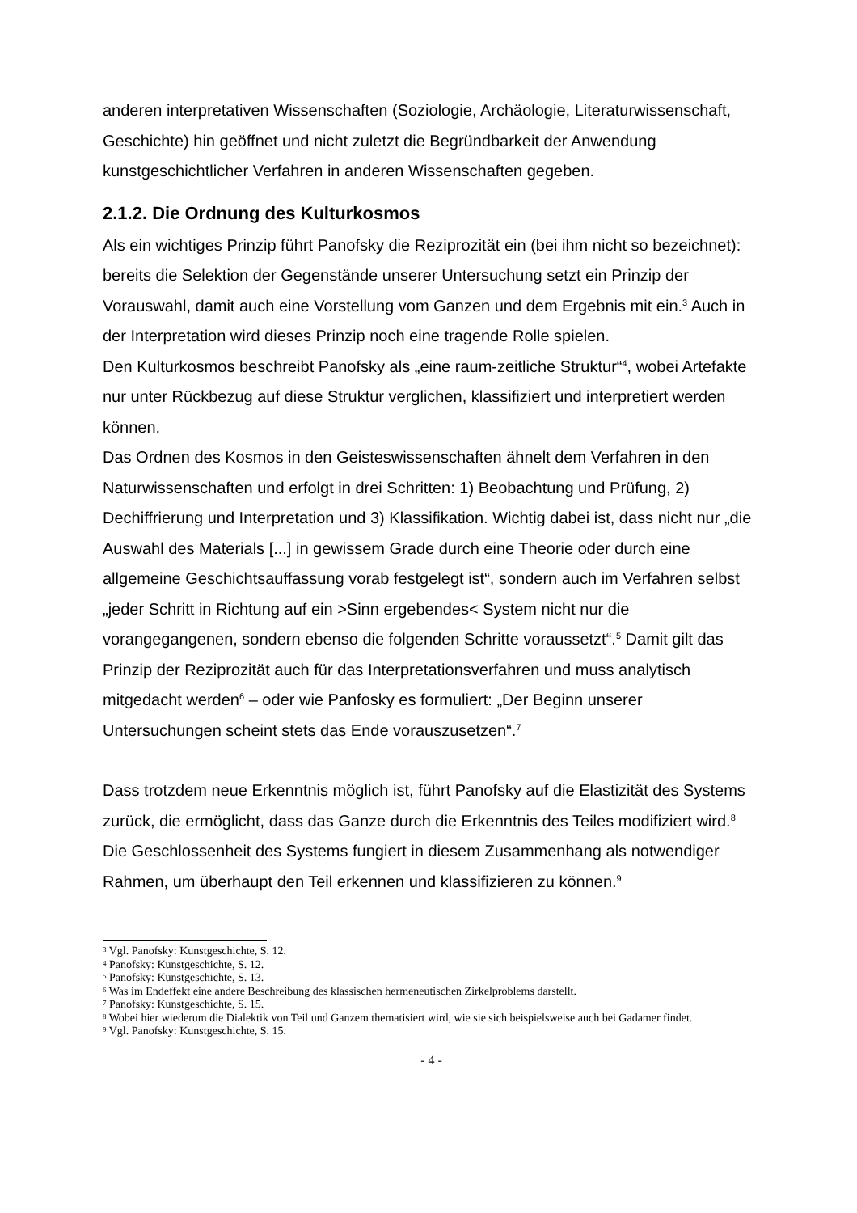anderen interpretativen Wissenschaften (Soziologie, Archäologie, Literaturwissenschaft, Geschichte) hin geöffnet und nicht zuletzt die Begründbarkeit der Anwendung kunstgeschichtlicher Verfahren in anderen Wissenschaften gegeben.
2.1.2. Die Ordnung des Kulturkosmos
Als ein wichtiges Prinzip führt Panofsky die Reziprozität ein (bei ihm nicht so bezeichnet): bereits die Selektion der Gegenstände unserer Untersuchung setzt ein Prinzip der Vorauswahl, damit auch eine Vorstellung vom Ganzen und dem Ergebnis mit ein.<sup>3</sup> Auch in der Interpretation wird dieses Prinzip noch eine tragende Rolle spielen.
Den Kulturkosmos beschreibt Panofsky als „eine raum-zeitliche Struktur“<sup>4</sup>, wobei Artefakte nur unter Rückbezug auf diese Struktur verglichen, klassifiziert und interpretiert werden können.
Das Ordnen des Kosmos in den Geisteswissenschaften ähnelt dem Verfahren in den Naturwissenschaften und erfolgt in drei Schritten: 1) Beobachtung und Prüfung, 2) Dechiffrierung und Interpretation und 3) Klassifikation. Wichtig dabei ist, dass nicht nur „die Auswahl des Materials [...] in gewissem Grade durch eine Theorie oder durch eine allgemeine Geschichtsauffassung vorab festgelegt ist“, sondern auch im Verfahren selbst „jeder Schritt in Richtung auf ein >Sinn ergebendes< System nicht nur die vorangegangenen, sondern ebenso die folgenden Schritte voraussetzt“.<sup>5</sup> Damit gilt das Prinzip der Reziprozität auch für das Interpretationsverfahren und muss analytisch mitgedacht werden<sup>6</sup> – oder wie Panfosky es formuliert: „Der Beginn unserer Untersuchungen scheint stets das Ende vorauszusetzen“.<sup>7</sup>
Dass trotzdem neue Erkenntnis möglich ist, führt Panofsky auf die Elastizität des Systems zurück, die ermöglicht, dass das Ganze durch die Erkenntnis des Teiles modifiziert wird.<sup>8</sup> Die Geschlossenheit des Systems fungiert in diesem Zusammenhang als notwendiger Rahmen, um überhaupt den Teil erkennen und klassifizieren zu können.<sup>9</sup>
<sup>3</sup> Vgl. Panofsky: Kunstgeschichte, S. 12.
<sup>4</sup> Panofsky: Kunstgeschichte, S. 12.
<sup>5</sup> Panofsky: Kunstgeschichte, S. 13.
<sup>6</sup> Was im Endeffekt eine andere Beschreibung des klassischen hermeneutischen Zirkelproblems darstellt.
<sup>7</sup> Panofsky: Kunstgeschichte, S. 15.
<sup>8</sup> Wobei hier wiederum die Dialektik von Teil und Ganzem thematisiert wird, wie sie sich beispielsweise auch bei Gadamer findet.
<sup>9</sup> Vgl. Panofsky: Kunstgeschichte, S. 15.
- 4 -